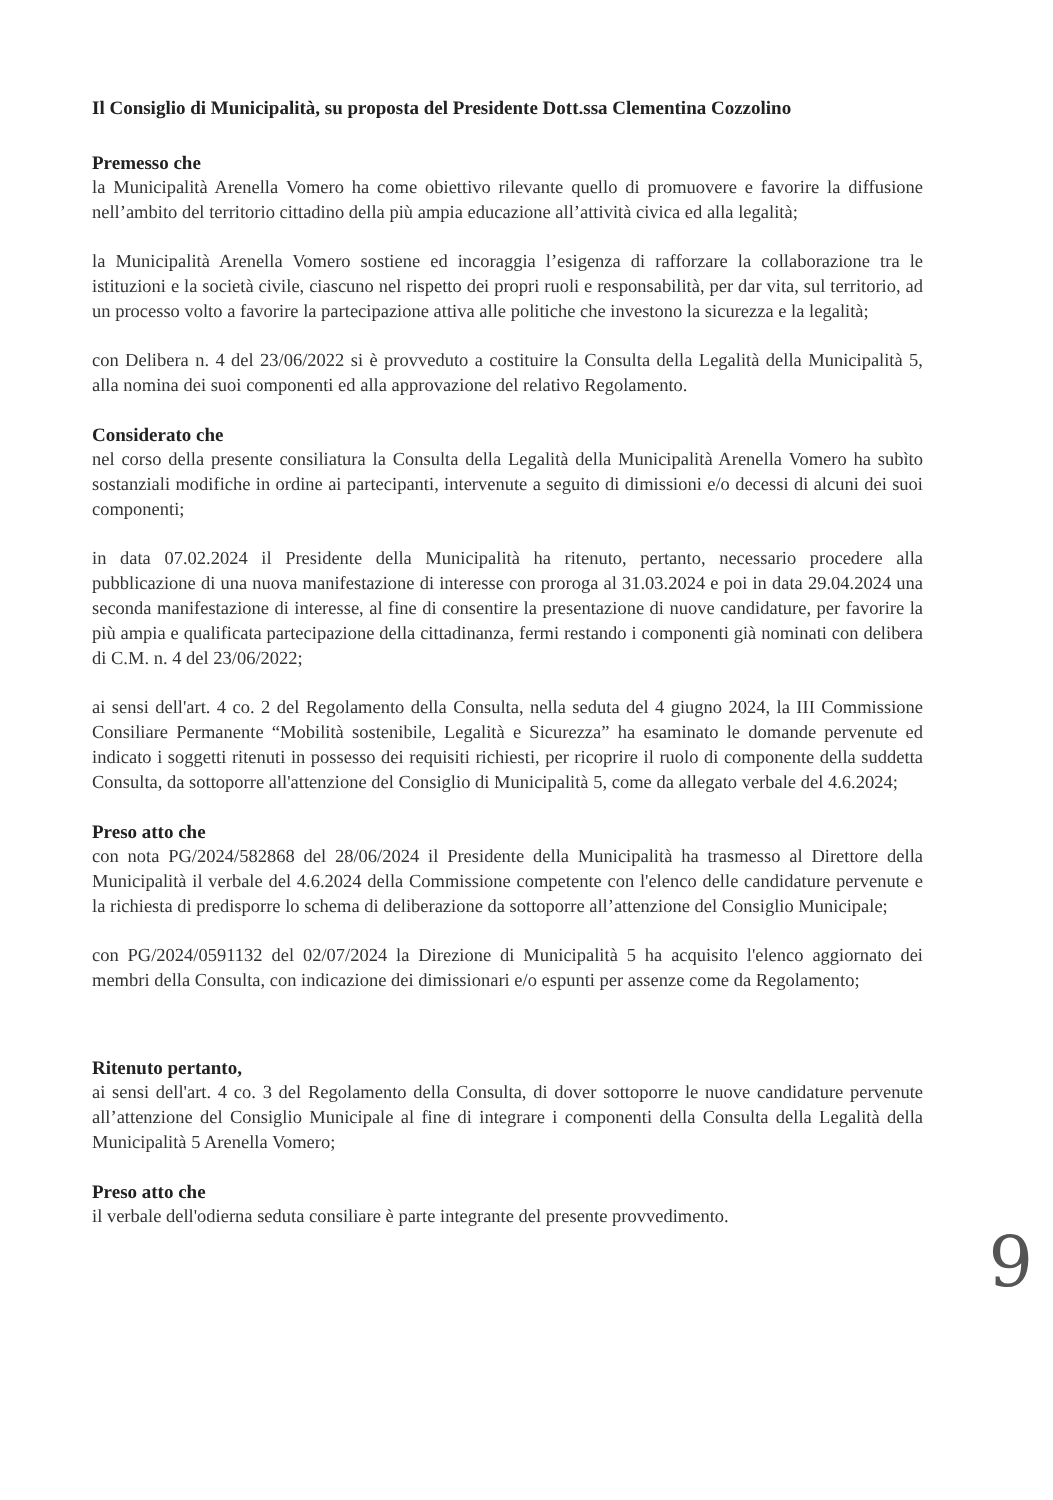Il Consiglio di Municipalità, su proposta del Presidente Dott.ssa Clementina Cozzolino
Premesso che
la Municipalità Arenella Vomero ha come obiettivo rilevante quello di promuovere e favorire la diffusione nell’ambito del territorio cittadino della più ampia educazione all’attività civica ed alla legalità;
la Municipalità Arenella Vomero sostiene ed incoraggia l’esigenza di rafforzare la collaborazione tra le istituzioni e la società civile, ciascuno nel rispetto dei propri ruoli e responsabilità, per dar vita, sul territorio, ad un processo volto a favorire la partecipazione attiva alle politiche che investono la sicurezza e la legalità;
con Delibera n. 4 del 23/06/2022 si è provveduto a costituire la Consulta della Legalità della Municipalità 5, alla nomina dei suoi componenti ed alla approvazione del relativo Regolamento.
Considerato che
nel corso della presente consiliatura la Consulta della Legalità della Municipalità Arenella Vomero ha subìto sostanziali modifiche in ordine ai partecipanti, intervenute a seguito di dimissioni e/o decessi di alcuni dei suoi componenti;
in data 07.02.2024 il Presidente della Municipalità ha ritenuto, pertanto, necessario procedere alla pubblicazione di una nuova manifestazione di interesse con proroga al 31.03.2024 e poi in data 29.04.2024 una seconda manifestazione di interesse, al fine di consentire la presentazione di nuove candidature, per favorire la più ampia e qualificata partecipazione della cittadinanza, fermi restando i componenti già nominati con delibera di C.M. n. 4 del 23/06/2022;
ai sensi dell'art. 4 co. 2 del Regolamento della Consulta, nella seduta del 4 giugno 2024, la III Commissione Consiliare Permanente “Mobilità sostenibile, Legalità e Sicurezza” ha esaminato le domande pervenute ed indicato i soggetti ritenuti in possesso dei requisiti richiesti, per ricoprire il ruolo di componente della suddetta Consulta, da sottoporre all'attenzione del Consiglio di Municipalità 5, come da allegato verbale del 4.6.2024;
Preso atto che
con nota PG/2024/582868 del 28/06/2024 il Presidente della Municipalità ha trasmesso al Direttore della Municipalità il verbale del 4.6.2024 della Commissione competente con l'elenco delle candidature pervenute e la richiesta di predisporre lo schema di deliberazione da sottoporre all’attenzione del Consiglio Municipale;
con PG/2024/0591132 del 02/07/2024 la Direzione di Municipalità 5 ha acquisito l'elenco aggiornato dei membri della Consulta, con indicazione dei dimissionari e/o espunti per assenze come da Regolamento;
Ritenuto pertanto,
ai sensi dell'art. 4 co. 3 del Regolamento della Consulta, di dover sottoporre le nuove candidature pervenute all’attenzione del Consiglio Municipale al fine di integrare i componenti della Consulta della Legalità della Municipalità 5 Arenella Vomero;
Preso atto che
il verbale dell'odierna seduta consiliare è parte integrante del presente provvedimento.
9